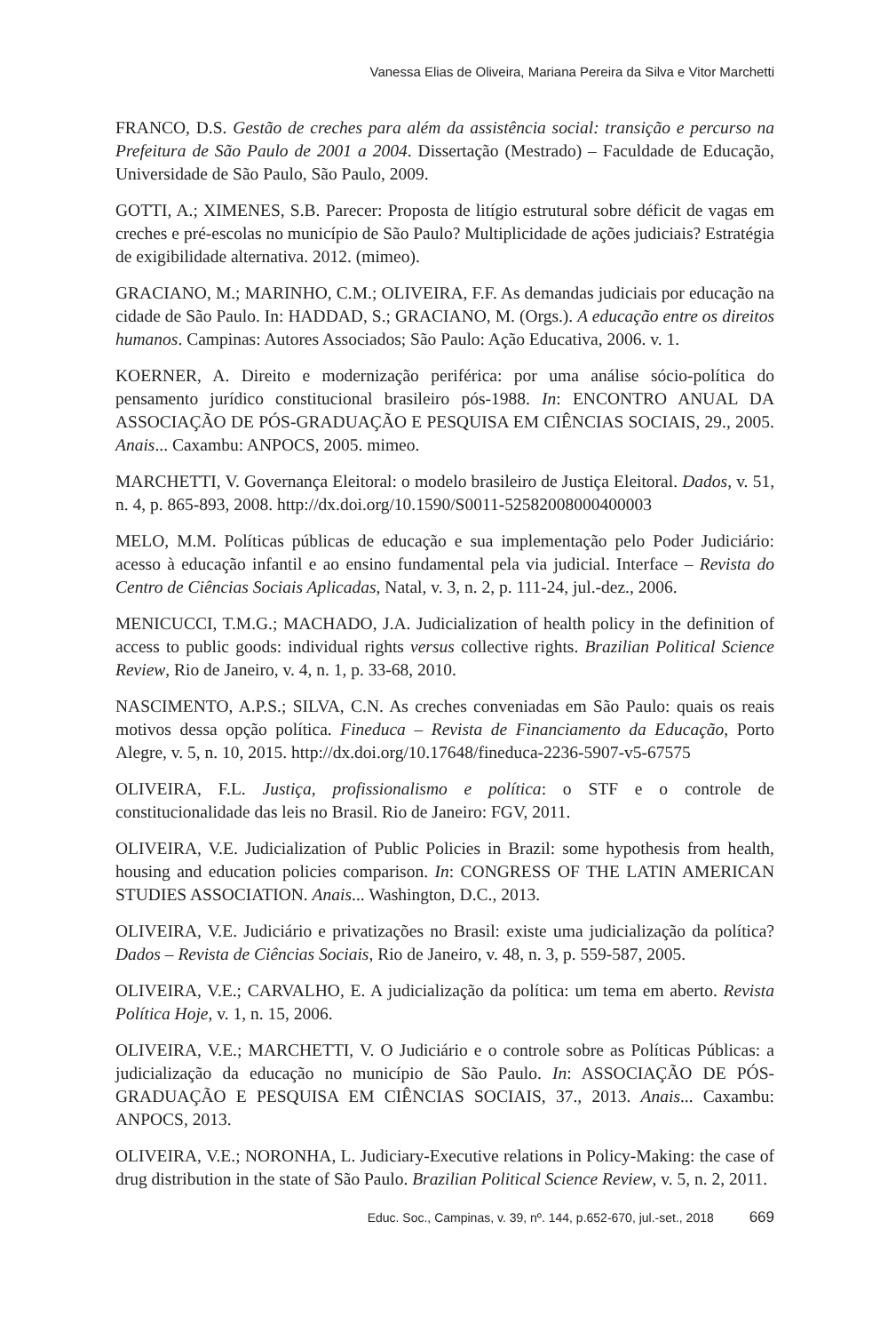Vanessa Elias de Oliveira, Mariana Pereira da Silva e Vitor Marchetti
FRANCO, D.S. Gestão de creches para além da assistência social: transição e percurso na Prefeitura de São Paulo de 2001 a 2004. Dissertação (Mestrado) – Faculdade de Educação, Universidade de São Paulo, São Paulo, 2009.
GOTTI, A.; XIMENES, S.B. Parecer: Proposta de litígio estrutural sobre déficit de vagas em creches e pré-escolas no município de São Paulo? Multiplicidade de ações judiciais? Estratégia de exigibilidade alternativa. 2012. (mimeo).
GRACIANO, M.; MARINHO, C.M.; OLIVEIRA, F.F. As demandas judiciais por educação na cidade de São Paulo. In: HADDAD, S.; GRACIANO, M. (Orgs.). A educação entre os direitos humanos. Campinas: Autores Associados; São Paulo: Ação Educativa, 2006. v. 1.
KOERNER, A. Direito e modernização periférica: por uma análise sócio-política do pensamento jurídico constitucional brasileiro pós-1988. In: ENCONTRO ANUAL DA ASSOCIAÇÃO DE PÓS-GRADUAÇÃO E PESQUISA EM CIÊNCIAS SOCIAIS, 29., 2005. Anais... Caxambu: ANPOCS, 2005. mimeo.
MARCHETTI, V. Governança Eleitoral: o modelo brasileiro de Justiça Eleitoral. Dados, v. 51, n. 4, p. 865-893, 2008. http://dx.doi.org/10.1590/S0011-52582008000400003
MELO, M.M. Políticas públicas de educação e sua implementação pelo Poder Judiciário: acesso à educação infantil e ao ensino fundamental pela via judicial. Interface – Revista do Centro de Ciências Sociais Aplicadas, Natal, v. 3, n. 2, p. 111-24, jul.-dez., 2006.
MENICUCCI, T.M.G.; MACHADO, J.A. Judicialization of health policy in the definition of access to public goods: individual rights versus collective rights. Brazilian Political Science Review, Rio de Janeiro, v. 4, n. 1, p. 33-68, 2010.
NASCIMENTO, A.P.S.; SILVA, C.N. As creches conveniadas em São Paulo: quais os reais motivos dessa opção política. Fineduca – Revista de Financiamento da Educação, Porto Alegre, v. 5, n. 10, 2015. http://dx.doi.org/10.17648/fineduca-2236-5907-v5-67575
OLIVEIRA, F.L. Justiça, profissionalismo e política: o STF e o controle de constitucionalidade das leis no Brasil. Rio de Janeiro: FGV, 2011.
OLIVEIRA, V.E. Judicialization of Public Policies in Brazil: some hypothesis from health, housing and education policies comparison. In: CONGRESS OF THE LATIN AMERICAN STUDIES ASSOCIATION. Anais... Washington, D.C., 2013.
OLIVEIRA, V.E. Judiciário e privatizações no Brasil: existe uma judicialização da política? Dados – Revista de Ciências Sociais, Rio de Janeiro, v. 48, n. 3, p. 559-587, 2005.
OLIVEIRA, V.E.; CARVALHO, E. A judicialização da política: um tema em aberto. Revista Política Hoje, v. 1, n. 15, 2006.
OLIVEIRA, V.E.; MARCHETTI, V. O Judiciário e o controle sobre as Políticas Públicas: a judicialização da educação no município de São Paulo. In: ASSOCIAÇÃO DE PÓS-GRADUAÇÃO E PESQUISA EM CIÊNCIAS SOCIAIS, 37., 2013. Anais... Caxambu: ANPOCS, 2013.
OLIVEIRA, V.E.; NORONHA, L. Judiciary-Executive relations in Policy-Making: the case of drug distribution in the state of São Paulo. Brazilian Political Science Review, v. 5, n. 2, 2011.
Educ. Soc., Campinas, v. 39, nº. 144, p.652-670, jul.-set., 2018 669